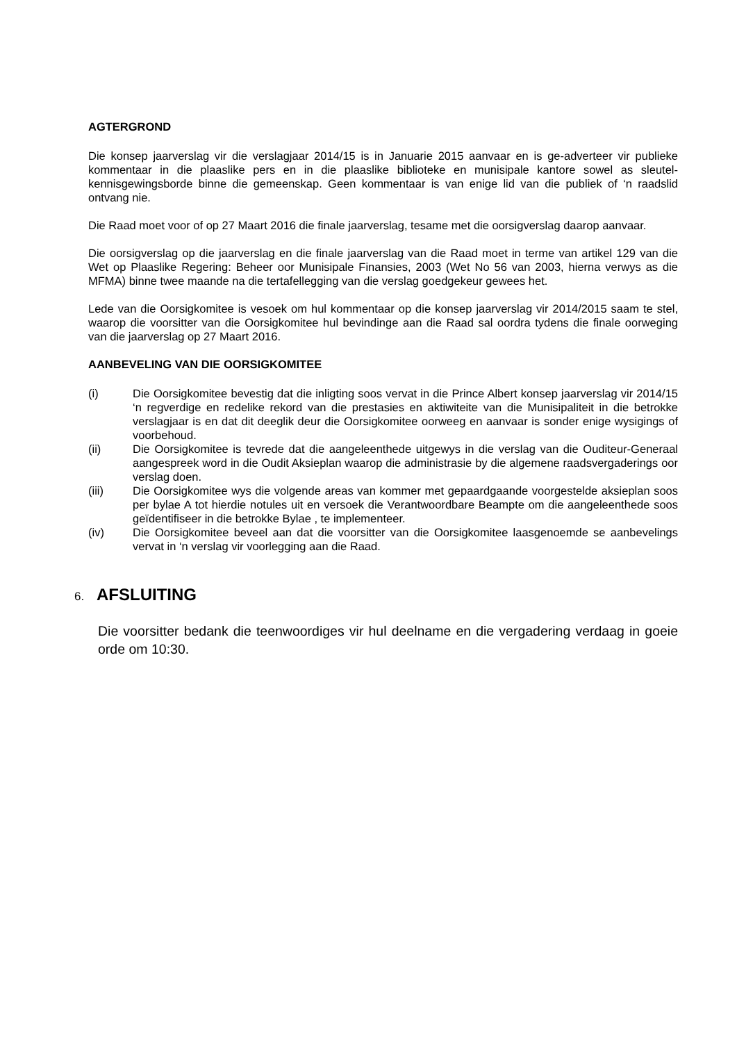AGTERGROND
Die konsep jaarverslag vir die verslagjaar 2014/15 is in Januarie 2015 aanvaar en is ge-adverteer vir publieke kommentaar in die plaaslike pers en in die plaaslike biblioteke en munisipale kantore sowel as sleutel-kennisgewingsborde binne die gemeenskap. Geen kommentaar is van enige lid van die publiek of ‘n raadslid ontvang nie.
Die Raad moet voor of op 27 Maart 2016 die finale jaarverslag, tesame met die oorsigverslag daarop aanvaar.
Die oorsigverslag op die jaarverslag en die finale jaarverslag van die Raad moet in terme van artikel 129 van die Wet op Plaaslike Regering: Beheer oor Munisipale Finansies, 2003 (Wet No 56 van 2003, hierna verwys as die MFMA) binne twee maande na die tertafellegging van die verslag goedgekeur gewees het.
Lede van die Oorsigkomitee is vesoek om hul kommentaar op die konsep jaarverslag vir 2014/2015 saam te stel, waarop die voorsitter van die Oorsigkomitee hul bevindinge aan die Raad sal oordra tydens die finale oorweging van die jaarverslag op 27 Maart 2016.
AANBEVELING VAN DIE OORSIGKOMITEE
(i) Die Oorsigkomitee bevestig dat die inligting soos vervat in die Prince Albert konsep jaarverslag vir 2014/15 ‘n regverdige en redelike rekord van die prestasies en aktiwiteite van die Munisipaliteit in die betrokke verslagjaar is en dat dit deeglik deur die Oorsigkomitee oorweeg en aanvaar is sonder enige wysigings of voorbehoud.
(ii) Die Oorsigkomitee is tevrede dat die aangeleenthede uitgewys in die verslag van die Ouditeur-Generaal aangespreek word in die Oudit Aksieplan waarop die administrasie by die algemene raadsvergaderings oor verslag doen.
(iii) Die Oorsigkomitee wys die volgende areas van kommer met gepaardgaande voorgestelde aksieplan soos per bylae A tot hierdie notules uit en versoek die Verantwoordbare Beampte om die aangeleenthede soos geïdentifiseer in die betrokke Bylae , te implementeer.
(iv) Die Oorsigkomitee beveel aan dat die voorsitter van die Oorsigkomitee laasgenoemde se aanbevelings vervat in ‘n verslag vir voorlegging aan die Raad.
6. AFSLUITING
Die voorsitter bedank die teenwoordiges vir hul deelname en die vergadering verdaag in goeie orde om 10:30.